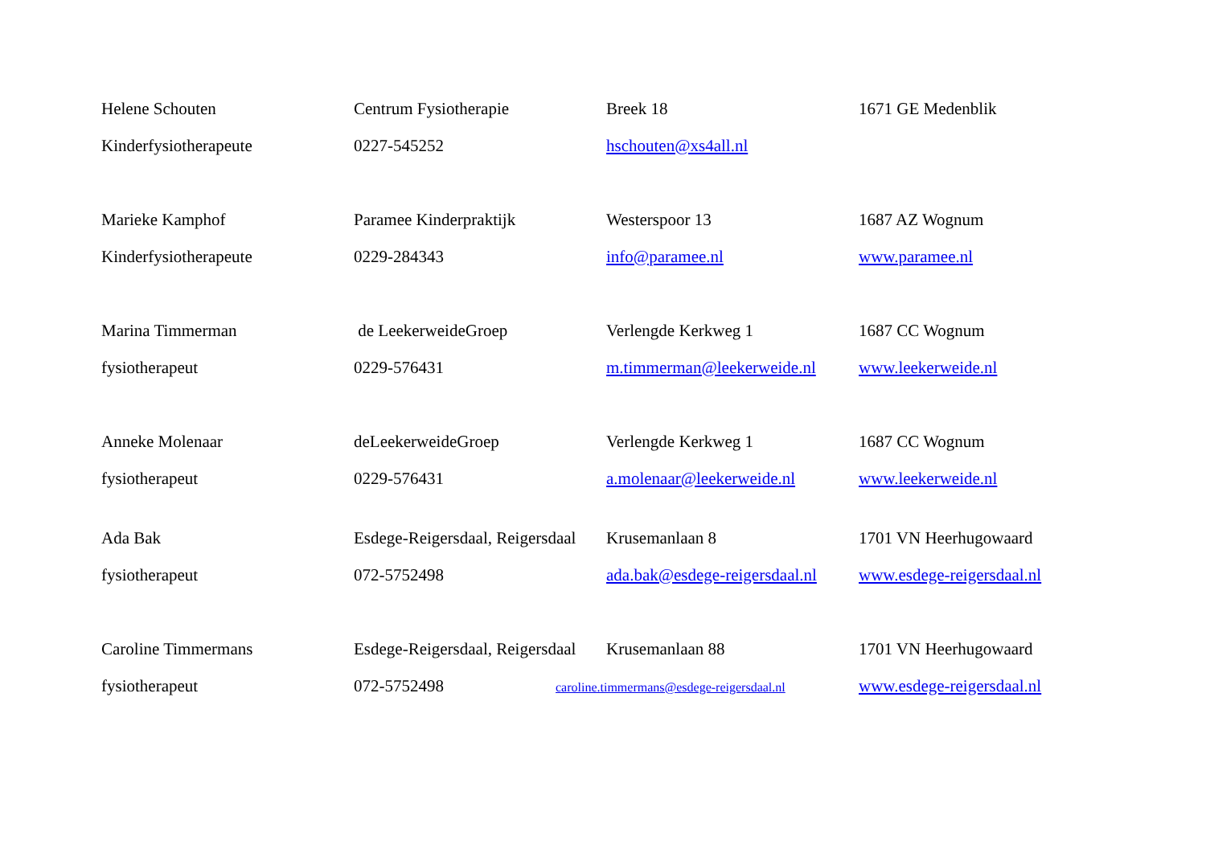| Helene Schouten | Centrum Fysiotherapie | Breek 18 | 1671 GE Medenblik |
| Kinderfysiotherapeute | 0227-545252 | hschouten@xs4all.nl | |
| Marieke Kamphof | Paramee Kinderpraktijk | Westerspoor 13 | 1687 AZ Wognum |
| Kinderfysiotherapeute | 0229-284343 | info@paramee.nl | www.paramee.nl |
| Marina Timmerman | de LeekerweideGroep | Verlengde Kerkweg 1 | 1687 CC Wognum |
| fysiotherapeut | 0229-576431 | m.timmerman@leekerweide.nl | www.leekerweide.nl |
| Anneke Molenaar | deLeekerweideGroep | Verlengde Kerkweg 1 | 1687 CC Wognum |
| fysiotherapeut | 0229-576431 | a.molenaar@leekerweide.nl | www.leekerweide.nl |
| Ada Bak | Esdege-Reigersdaal, Reigersdaal | Krusemanlaan 8 | 1701 VN Heerhugowaard |
| fysiotherapeut | 072-5752498 | ada.bak@esdege-reigersdaal.nl | www.esdege-reigersdaal.nl |
| Caroline Timmermans | Esdege-Reigersdaal, Reigersdaal | Krusemanlaan 88 | 1701 VN Heerhugowaard |
| fysiotherapeut | 072-5752498 | caroline.timmermans@esdege-reigersdaal.nl | www.esdege-reigersdaal.nl |